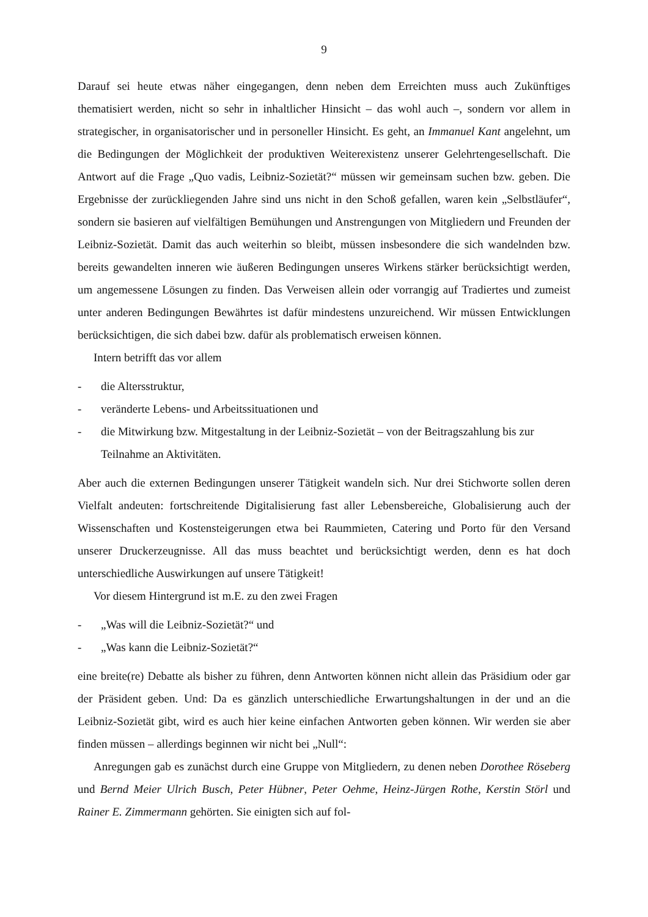9
Darauf sei heute etwas näher eingegangen, denn neben dem Erreichten muss auch Zukünftiges thematisiert werden, nicht so sehr in inhaltlicher Hinsicht – das wohl auch –, sondern vor allem in strategischer, in organisatorischer und in personeller Hinsicht. Es geht, an Immanuel Kant angelehnt, um die Bedingungen der Möglichkeit der produktiven Weiterexistenz unserer Gelehrtengesellschaft. Die Antwort auf die Frage „Quo vadis, Leibniz-Sozietät?“ müssen wir gemeinsam suchen bzw. geben. Die Ergebnisse der zurückliegenden Jahre sind uns nicht in den Schoß gefallen, waren kein „Selbstläufer“, sondern sie basieren auf vielfältigen Bemühungen und Anstrengungen von Mitgliedern und Freunden der Leibniz-Sozietät. Damit das auch weiterhin so bleibt, müssen insbesondere die sich wandelnden bzw. bereits gewandelten inneren wie äußeren Bedingungen unseres Wirkens stärker berücksichtigt werden, um angemessene Lösungen zu finden. Das Verweisen allein oder vorrangig auf Tradiertes und zumeist unter anderen Bedingungen Bewährtes ist dafür mindestens unzureichend. Wir müssen Entwicklungen berücksichtigen, die sich dabei bzw. dafür als problematisch erweisen können.
Intern betrifft das vor allem
- die Altersstruktur,
- veränderte Lebens- und Arbeitssituationen und
- die Mitwirkung bzw. Mitgestaltung in der Leibniz-Sozietät – von der Beitragszahlung bis zur Teilnahme an Aktivitäten.
Aber auch die externen Bedingungen unserer Tätigkeit wandeln sich. Nur drei Stichworte sollen deren Vielfalt andeuten: fortschreitende Digitalisierung fast aller Lebensbereiche, Globalisierung auch der Wissenschaften und Kostensteigerungen etwa bei Raummieten, Catering und Porto für den Versand unserer Druckerzeugnisse. All das muss beachtet und berücksichtigt werden, denn es hat doch unterschiedliche Auswirkungen auf unsere Tätigkeit!
Vor diesem Hintergrund ist m.E. zu den zwei Fragen
- „Was will die Leibniz-Sozietät?“ und
- „Was kann die Leibniz-Sozietät?“
eine breite(re) Debatte als bisher zu führen, denn Antworten können nicht allein das Präsidium oder gar der Präsident geben. Und: Da es gänzlich unterschiedliche Erwartungshaltungen in der und an die Leibniz-Sozietät gibt, wird es auch hier keine einfachen Antworten geben können. Wir werden sie aber finden müssen – allerdings beginnen wir nicht bei „Null“:
Anregungen gab es zunächst durch eine Gruppe von Mitgliedern, zu denen neben Dorothee Röseberg und Bernd Meier Ulrich Busch, Peter Hübner, Peter Oehme, Heinz-Jürgen Rothe, Kerstin Störl und Rainer E. Zimmermann gehörten. Sie einigten sich auf fol-